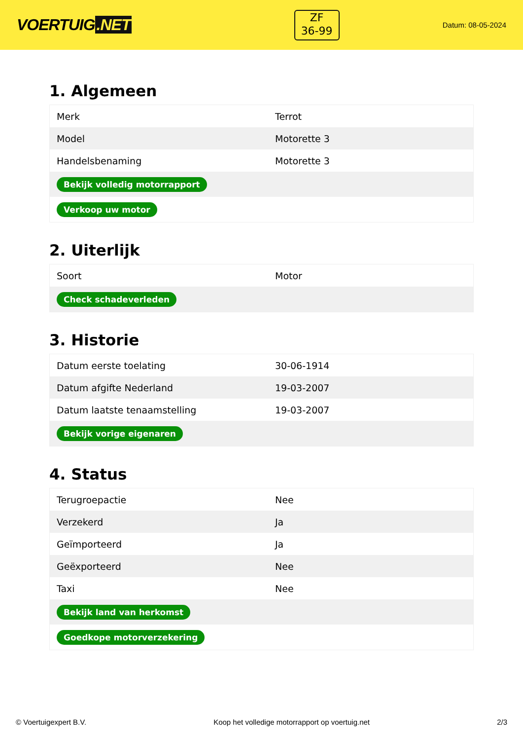VOERTUIG.NET
ZF
36-99
Datum: 08-05-2024
1. Algemeen
| Merk | Terrot |
| Model | Motorette 3 |
| Handelsbenaming | Motorette 3 |
| Bekijk volledig motorrapport | |
| Verkoop uw motor | |
2. Uiterlijk
| Soort | Motor |
| Check schadeverleden | |
3. Historie
| Datum eerste toelating | 30-06-1914 |
| Datum afgifte Nederland | 19-03-2007 |
| Datum laatste tenaamstelling | 19-03-2007 |
| Bekijk vorige eigenaren | |
4. Status
| Terugroepactie | Nee |
| Verzekerd | Ja |
| Geïmporteerd | Ja |
| Geëxporteerd | Nee |
| Taxi | Nee |
| Bekijk land van herkomst | |
| Goedkope motorverzekering | |
© Voertuigexpert B.V. Koop het volledige motorrapport op voertuig.net 2/3